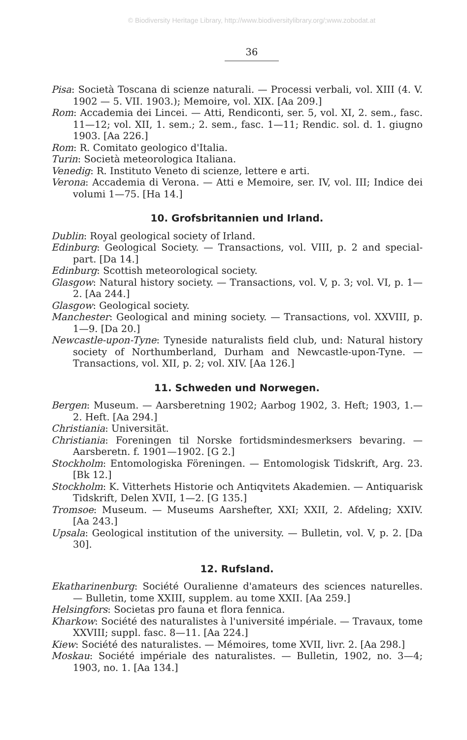© Biodiversity Heritage Library, http://www.biodiversitylibrary.org/;www.zobodat.at
36
Pisa: Società Toscana di scienze naturali. — Processi verbali, vol. XIII (4. V. 1902 — 5. VII. 1903.); Memoire, vol. XIX. [Aa 209.]
Rom: Accademia dei Lincei. — Atti, Rendiconti, ser. 5, vol. XI, 2. sem., fasc. 11—12; vol. XII, 1. sem.; 2. sem., fasc. 1—11; Rendic. sol. d. 1. giugno 1903. [Aa 226.]
Rom: R. Comitato geologico d'Italia.
Turin: Società meteorologica Italiana.
Venedig: R. Instituto Veneto di scienze, lettere e arti.
Verona: Accademia di Verona. — Atti e Memoire, ser. IV, vol. III; Indice dei volumi 1—75. [Ha 14.]
10. Grofsbritannien und Irland.
Dublin: Royal geological society of Irland.
Edinburg: Geological Society. — Transactions, vol. VIII, p. 2 and special-part. [Da 14.]
Edinburg: Scottish meteorological society.
Glasgow: Natural history society. — Transactions, vol. V, p. 3; vol. VI, p. 1—2. [Aa 244.]
Glasgow: Geological society.
Manchester: Geological and mining society. — Transactions, vol. XXVIII, p. 1—9. [Da 20.]
Newcastle-upon-Tyne: Tyneside naturalists field club, und: Natural history society of Northumberland, Durham and Newcastle-upon-Tyne. — Transactions, vol. XII, p. 2; vol. XIV. [Aa 126.]
11. Schweden und Norwegen.
Bergen: Museum. — Aarsberetning 1902; Aarbog 1902, 3. Heft; 1903, 1.—2. Heft. [Aa 294.]
Christiania: Universität.
Christiania: Foreningen til Norske fortidsmindesmerksers bevaring. — Aarsberetn. f. 1901—1902. [G 2.]
Stockholm: Entomologiska Föreningen. — Entomologisk Tidskrift, Arg. 23. [Bk 12.]
Stockholm: K. Vitterhets Historie och Antiqvitets Akademien. — Antiquarisk Tidskrift, Delen XVII, 1—2. [G 135.]
Tromsoe: Museum. — Museums Aarshefter, XXI; XXII, 2. Afdeling; XXIV. [Aa 243.]
Upsala: Geological institution of the university. — Bulletin, vol. V, p. 2. [Da 30].
12. Rufsland.
Ekatharinenburg: Société Ouralienne d'amateurs des sciences naturelles. — Bulletin, tome XXIII, supplem. au tome XXII. [Aa 259.]
Helsingfors: Societas pro fauna et flora fennica.
Kharkow: Société des naturalistes à l'université impériale. — Travaux, tome XXVIII; suppl. fasc. 8—11. [Aa 224.]
Kiew: Société des naturalistes. — Mémoires, tome XVII, livr. 2. [Aa 298.]
Moskau: Société impériale des naturalistes. — Bulletin, 1902, no. 3—4; 1903, no. 1. [Aa 134.]